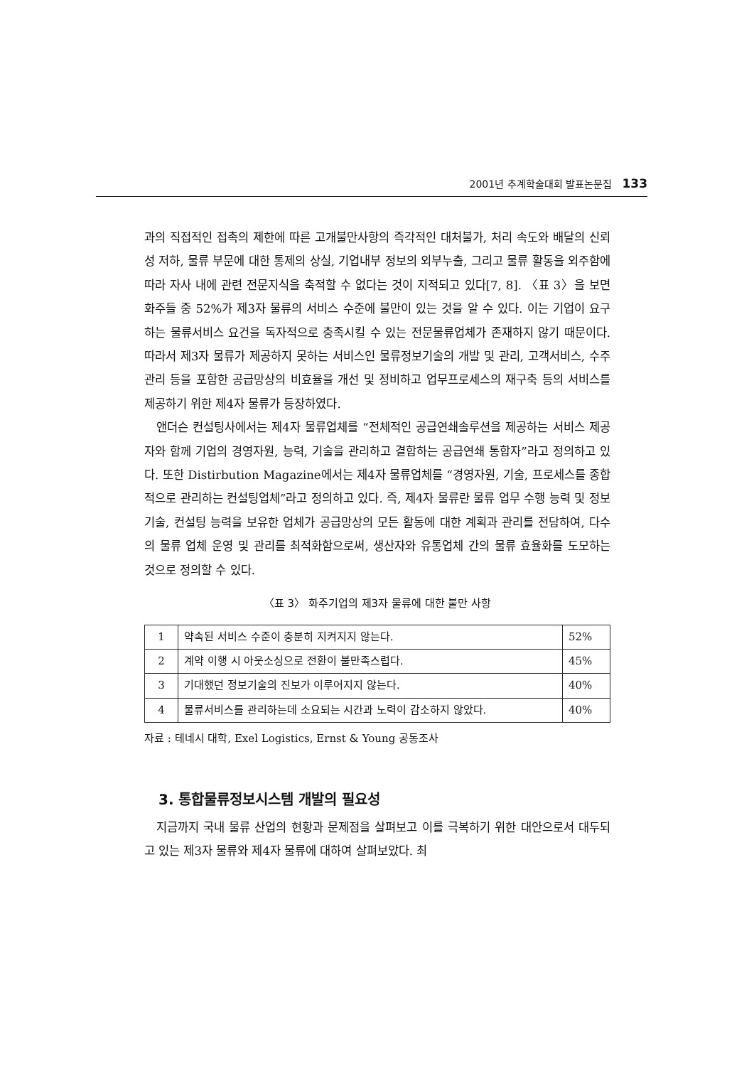2001년 추계학술대회 발표논문집 133
과의 직접적인 접촉의 제한에 따른 고개불만사항의 즉각적인 대처불가, 처리 속도와 배달의 신뢰성 저하, 물류 부문에 대한 통제의 상실, 기업내부 정보의 외부누출, 그리고 물류 활동을 외주함에 따라 자사 내에 관련 전문지식을 축적할 수 없다는 것이 지적되고 있다[7, 8]. 〈표 3〉을 보면 화주들 중 52%가 제3자 물류의 서비스 수준에 불만이 있는 것을 알 수 있다. 이는 기업이 요구하는 물류서비스 요건을 독자적으로 충족시킬 수 있는 전문물류업체가 존재하지 않기 때문이다. 따라서 제3자 물류가 제공하지 못하는 서비스인 물류정보기술의 개발 및 관리, 고객서비스, 수주관리 등을 포함한 공급망상의 비효율을 개선 및 정비하고 업무프로세스의 재구축 등의 서비스를 제공하기 위한 제4자 물류가 등장하였다.
앤더슨 컨설팅사에서는 제4자 물류업체를 “전체적인 공급연쇄솔루션을 제공하는 서비스 제공자와 함께 기업의 경영자원, 능력, 기술을 관리하고 결합하는 공급연쇄 통합자”라고 정의하고 있다. 또한 Distirbution Magazine에서는 제4자 물류업체를 “경영자원, 기술, 프로세스를 종합적으로 관리하는 컨설팅업체”라고 정의하고 있다. 즉, 제4자 물류란 물류 업무 수행 능력 및 정보기술, 컨설팅 능력을 보유한 업체가 공급망상의 모든 활동에 대한 계획과 관리를 전담하여, 다수의 물류 업체 운영 및 관리를 최적화함으로써, 생산자와 유통업체 간의 물류 효율화를 도모하는 것으로 정의할 수 있다.
〈표 3〉 화주기업의 제3자 물류에 대한 불만 사항
| 1 | 약속된 서비스 수준이 충분히 지켜지지 않는다. | 52% |
| 2 | 계약 이행 시 아웃소싱으로 전환이 불만족스럽다. | 45% |
| 3 | 기대했던 정보기술의 진보가 이루어지지 않는다. | 40% |
| 4 | 물류서비스를 관리하는데 소요되는 시간과 노력이 감소하지 않았다. | 40% |
자료 : 테네시 대학, Exel Logistics, Ernst & Young 공동조사
3. 통합물류정보시스템 개발의 필요성
지금까지 국내 물류 산업의 현황과 문제점을 살펴보고 이를 극복하기 위한 대안으로서 대두되고 있는 제3자 물류와 제4자 물류에 대하여 살펴보았다. 최